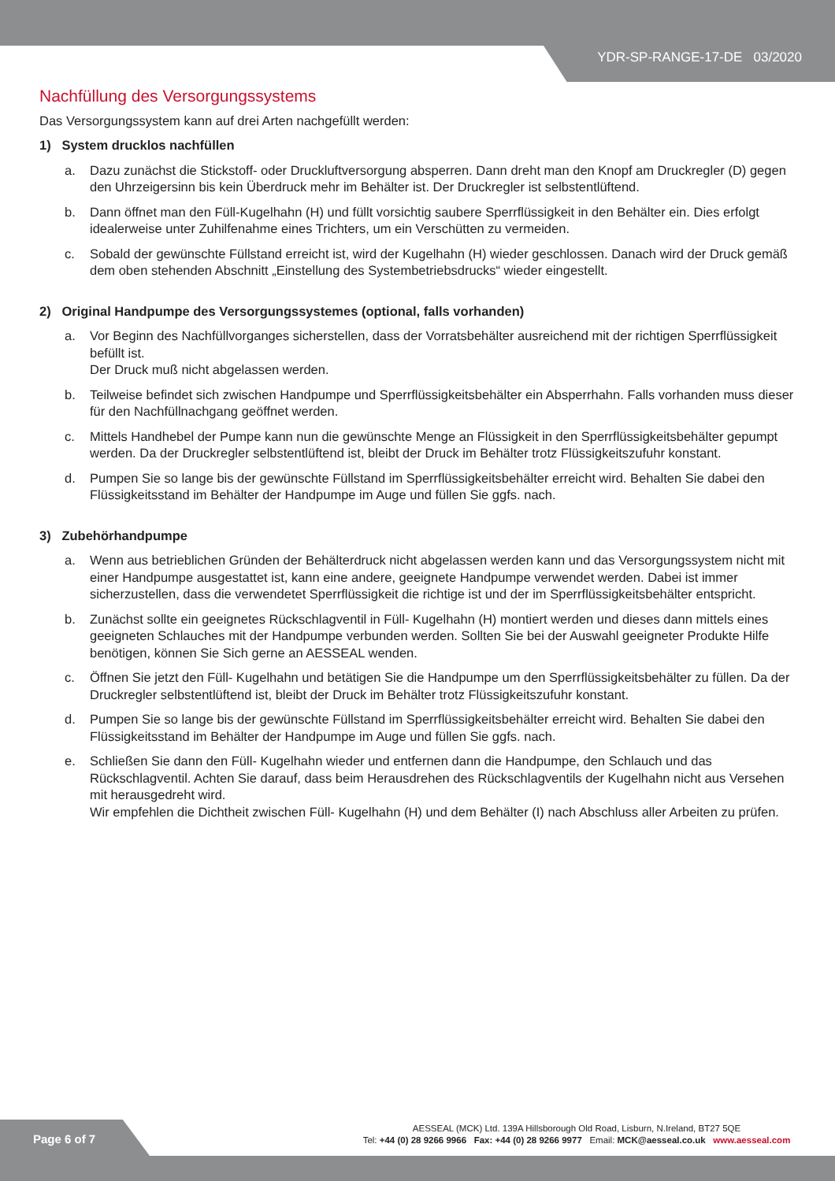YDR-SP-RANGE-17-DE 03/2020
Nachfüllung des Versorgungssystems
Das Versorgungssystem kann auf drei Arten nachgefüllt werden:
1) System drucklos nachfüllen
a. Dazu zunächst die Stickstoff- oder Druckluftversorgung absperren. Dann dreht man den Knopf am Druckregler (D) gegen den Uhrzeigersinn bis kein Überdruck mehr im Behälter ist. Der Druckregler ist selbstentlüftend.
b. Dann öffnet man den Füll-Kugelhahn (H) und füllt vorsichtig saubere Sperrflüssigkeit in den Behälter ein. Dies erfolgt idealerweise unter Zuhilfenahme eines Trichters, um ein Verschütten zu vermeiden.
c. Sobald der gewünschte Füllstand erreicht ist, wird der Kugelhahn (H) wieder geschlossen. Danach wird der Druck gemäß dem oben stehenden Abschnitt „Einstellung des Systembetriebsdrucks“ wieder eingestellt.
2) Original Handpumpe des Versorgungssystemes (optional, falls vorhanden)
a. Vor Beginn des Nachfüllvorganges sicherstellen, dass der Vorratsbehälter ausreichend mit der richtigen Sperrflüssigkeit befüllt ist.
Der Druck muß nicht abgelassen werden.
b. Teilweise befindet sich zwischen Handpumpe und Sperrflüssigkeitsbehälter ein Absperrhahn. Falls vorhanden muss dieser für den Nachfüllnachgang geöffnet werden.
c. Mittels Handhebel der Pumpe kann nun die gewünschte Menge an Flüssigkeit in den Sperrflüssigkeitsbehälter gepumpt werden. Da der Druckregler selbstentlüftend ist, bleibt der Druck im Behälter trotz Flüssigkeitszufuhr konstant.
d. Pumpen Sie so lange bis der gewünschte Füllstand im Sperrflüssigkeitsbehälter erreicht wird. Behalten Sie dabei den Flüssigkeitsstand im Behälter der Handpumpe im Auge und füllen Sie ggfs. nach.
3) Zubehörhandpumpe
a. Wenn aus betrieblichen Gründen der Behälterdruck nicht abgelassen werden kann und das Versorgungssystem nicht mit einer Handpumpe ausgestattet ist, kann eine andere, geeignete Handpumpe verwendet werden. Dabei ist immer sicherzustellen, dass die verwendetet Sperrflüssigkeit die richtige ist und der im Sperrflüssigkeitsbehälter entspricht.
b. Zunächst sollte ein geeignetes Rückschlagventil in Füll- Kugelhahn (H) montiert werden und dieses dann mittels eines geeigneten Schlauches mit der Handpumpe verbunden werden. Sollten Sie bei der Auswahl geeigneter Produkte Hilfe benötigen, können Sie Sich gerne an AESSEAL wenden.
c. Öffnen Sie jetzt den Füll- Kugelhahn und betätigen Sie die Handpumpe um den Sperrflüssigkeitsbehälter zu füllen. Da der Druckregler selbstentlüftend ist, bleibt der Druck im Behälter trotz Flüssigkeitszufuhr konstant.
d. Pumpen Sie so lange bis der gewünschte Füllstand im Sperrflüssigkeitsbehälter erreicht wird. Behalten Sie dabei den Flüssigkeitsstand im Behälter der Handpumpe im Auge und füllen Sie ggfs. nach.
e. Schließen Sie dann den Füll- Kugelhahn wieder und entfernen dann die Handpumpe, den Schlauch und das Rückschlagventil. Achten Sie darauf, dass beim Herausdrehen des Rückschlagventils der Kugelhahn nicht aus Versehen mit herausgedreht wird.
Wir empfehlen die Dichtheit zwischen Füll- Kugelhahn (H) und dem Behälter (I) nach Abschluss aller Arbeiten zu prüfen.
Page 6 of 7
AESSEAL (MCK) Ltd. 139A Hillsborough Old Road, Lisburn, N.Ireland, BT27 5QE
Tel: +44 (0) 28 9266 9966 Fax: +44 (0) 28 9266 9977 Email: MCK@aesseal.co.uk www.aesseal.com